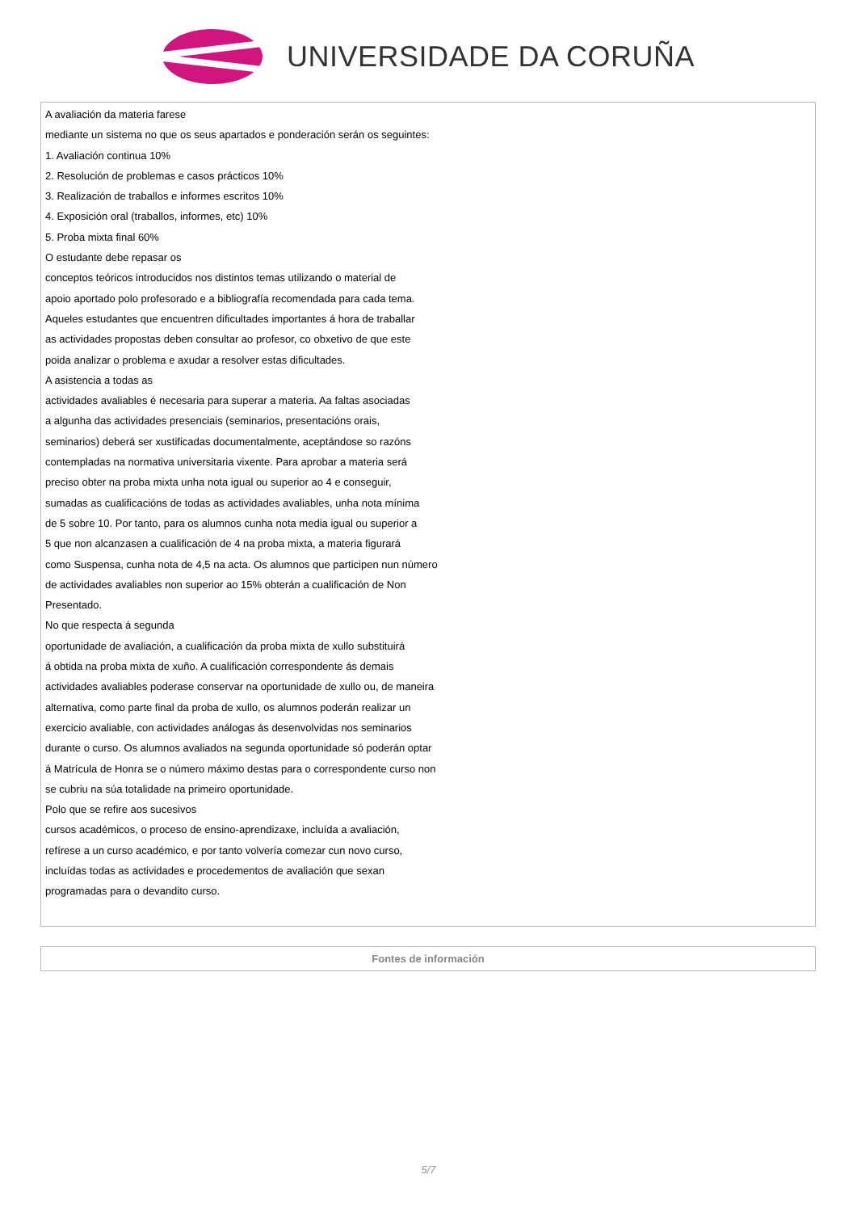UNIVERSIDADE DA CORUÑA
| A avaliación da materia farese mediante un sistema no que os seus apartados e ponderación serán os seguintes: 1. Avaliación continua 10% 2. Resolución de problemas e casos prácticos 10% 3. Realización de traballos e informes escritos 10% 4. Exposición oral (traballos, informes, etc) 10% 5. Proba mixta final 60% O estudante debe repasar os conceptos teóricos introducidos nos distintos temas utilizando o material de apoio aportado polo profesorado e a bibliografía recomendada para cada tema. Aqueles estudantes que encuentren dificultades importantes á hora de traballar as actividades propostas deben consultar ao profesor, co obxetivo de que este poida analizar o problema e axudar a resolver estas dificultades. A asistencia a todas as actividades avaliables é necesaria para superar a materia. Aa faltas asociadas a algunha das actividades presenciais (seminarios, presentacións orais, seminarios) deberá ser xustificadas documentalmente, aceptándose so razóns contempladas na normativa universitaria vixente. Para aprobar a materia será preciso obter na proba mixta unha nota igual ou superior ao 4 e conseguir, sumadas as cualificacións de todas as actividades avaliables, unha nota mínima de 5 sobre 10. Por tanto, para os alumnos cunha nota media igual ou superior a 5 que non alcanzasen a cualificación de 4 na proba mixta, a materia figurará como Suspensa, cunha nota de 4,5 na acta. Os alumnos que participen nun número de actividades avaliables non superior ao 15% obterán a cualificación de Non Presentado. No que respecta á segunda oportunidade de avaliación, a cualificación da proba mixta de xullo substituirá á obtida na proba mixta de xuño. A cualificación correspondente ás demais actividades avaliables poderase conservar na oportunidade de xullo ou, de maneira alternativa, como parte final da proba de xullo, os alumnos poderán realizar un exercicio avaliable, con actividades análogas ás desenvolvidas nos seminarios durante o curso. Os alumnos avaliados na segunda oportunidade só poderán optar á Matrícula de Honra se o número máximo destas para o correspondente curso non se cubriu na súa totalidade na primeiro oportunidade. Polo que se refire aos sucesivos cursos académicos, o proceso de ensino-aprendizaxe, incluída a avaliación, refírese a un curso académico, e por tanto volvería comezar cun novo curso, incluídas todas as actividades e procedementos de avaliación que sexan programadas para o devandito curso. |
| Fontes de información |
5/7